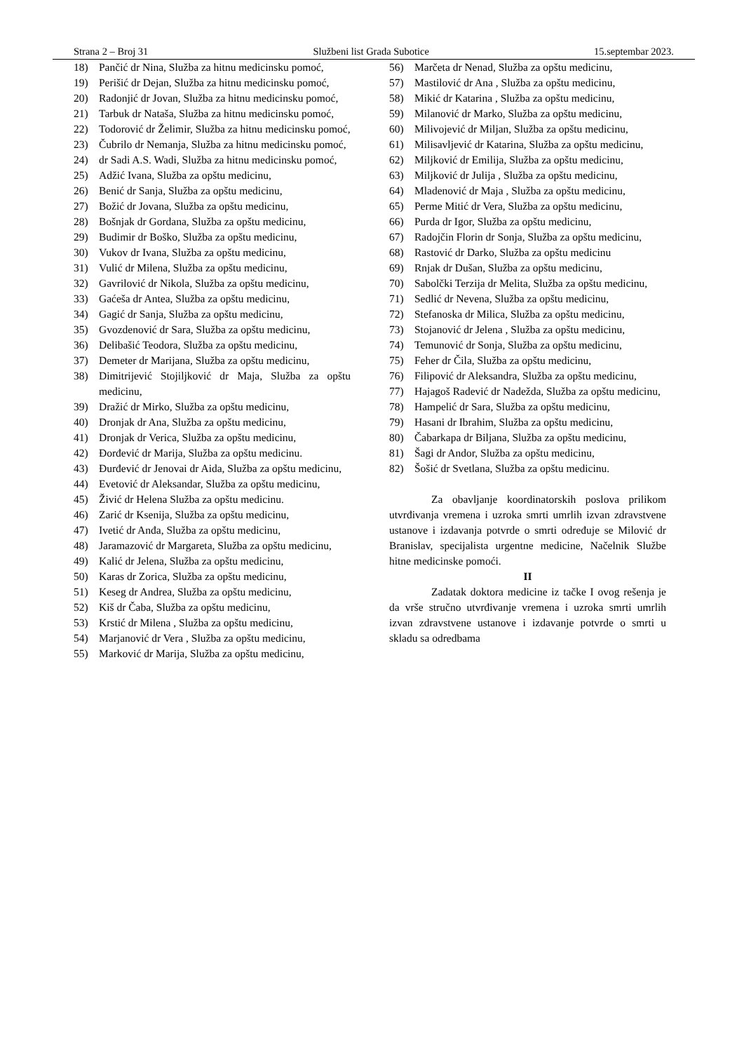Strana 2 – Broj 31 Službeni list Grada Subotice 15.septembar 2023.
18) Pančić dr Nina, Služba za hitnu medicinsku pomoć,
19) Perišić dr Dejan, Služba za hitnu medicinsku pomoć,
20) Radonjić dr Jovan, Služba za hitnu medicinsku pomoć,
21) Tarbuk dr Nataša, Služba za hitnu medicinsku pomoć,
22) Todorović dr Želimir, Služba za hitnu medicinsku pomoć,
23) Čubrilo dr Nemanja, Služba za hitnu medicinsku pomoć,
24) dr Sadi A.S. Wadi, Služba za hitnu medicinsku pomoć,
25) Adžić Ivana, Služba za opštu medicinu,
26) Benić dr Sanja, Služba za opštu medicinu,
27) Božić dr Jovana, Služba za opštu medicinu,
28) Bošnjak dr Gordana, Služba za opštu medicinu,
29) Budimir dr Boško, Služba za opštu medicinu,
30) Vukov dr Ivana, Služba za opštu medicinu,
31) Vulić dr Milena, Služba za opštu medicinu,
32) Gavrilović dr Nikola, Služba za opštu medicinu,
33) Gaćeša dr Antea, Služba za opštu medicinu,
34) Gagić dr Sanja, Služba za opštu medicinu,
35) Gvozdenović dr Sara, Služba za opštu medicinu,
36) Delibašić Teodora, Služba za opštu medicinu,
37) Demeter dr Marijana, Služba za opštu medicinu,
38) Dimitrijević Stojiljković dr Maja, Služba za opštu medicinu,
39) Dražić dr Mirko, Služba za opštu medicinu,
40) Dronjak dr Ana, Služba za opštu medicinu,
41) Dronjak dr Verica, Služba za opštu medicinu,
42) Đorđević dr Marija, Služba za opštu medicinu.
43) Đurđević dr Jenovai dr Aida, Služba za opštu medicinu,
44) Evetović dr Aleksandar, Služba za opštu medicinu,
45) Živić dr Helena Služba za opštu medicinu.
46) Zarić dr Ksenija, Služba za opštu medicinu,
47) Ivetić dr Anđa, Služba za opštu medicinu,
48) Jaramazović dr Margareta, Služba za opštu medicinu,
49) Kalić dr Jelena, Služba za opštu medicinu,
50) Karas dr Zorica, Služba za opštu medicinu,
51) Keseg dr Andrea, Služba za opštu medicinu,
52) Kiš dr Čaba, Služba za opštu medicinu,
53) Krstić dr Milena , Služba za opštu medicinu,
54) Marjanović dr Vera , Služba za opštu medicinu,
55) Marković dr Marija, Služba za opštu medicinu,
56) Marčeta dr Nenad, Služba za opštu medicinu,
57) Mastilović dr Ana , Služba za opštu medicinu,
58) Mikić dr Katarina , Služba za opštu medicinu,
59) Milanović dr Marko, Služba za opštu medicinu,
60) Milivojević dr Miljan, Služba za opštu medicinu,
61) Milisavljević dr Katarina, Služba za opštu medicinu,
62) Miljković dr Emilija, Služba za opštu medicinu,
63) Miljković dr Julija , Služba za opštu medicinu,
64) Mladenović dr Maja , Služba za opštu medicinu,
65) Perme Mitić dr Vera, Služba za opštu medicinu,
66) Purda dr Igor, Služba za opštu medicinu,
67) Radojčin Florin dr Sonja, Služba za opštu medicinu,
68) Rastović dr Darko, Služba za opštu medicinu
69) Rnjak dr Dušan, Služba za opštu medicinu,
70) Sabolčki Terzija dr Melita, Služba za opštu medicinu,
71) Sedlić dr Nevena, Služba za opštu medicinu,
72) Stefanoska dr Milica, Služba za opštu medicinu,
73) Stojanović dr Jelena , Služba za opštu medicinu,
74) Temunović dr Sonja, Služba za opštu medicinu,
75) Feher dr Čila, Služba za opštu medicinu,
76) Filipović dr Aleksandra, Služba za opštu medicinu,
77) Hajagoš Radević dr Nadežda, Služba za opštu medicinu,
78) Hampelić dr Sara, Služba za opštu medicinu,
79) Hasani dr Ibrahim, Služba za opštu medicinu,
80) Čabarkapa dr Biljana, Služba za opštu medicinu,
81) Šagi dr Andor, Služba za opštu medicinu,
82) Šošić dr Svetlana, Služba za opštu medicinu.
Za obavljanje koordinatorskih poslova prilikom utvrđivanja vremena i uzroka smrti umrlih izvan zdravstvene ustanove i izdavanja potvrde o smrti određuje se Milović dr Branislav, specijalista urgentne medicine, Načelnik Službe hitne medicinske pomoći.
II
Zadatak doktora medicine iz tačke I ovog rešenja je da vrše stručno utvrđivanje vremena i uzroka smrti umrlih izvan zdravstvene ustanove i izdavanje potvrde o smrti u skladu sa odredbama